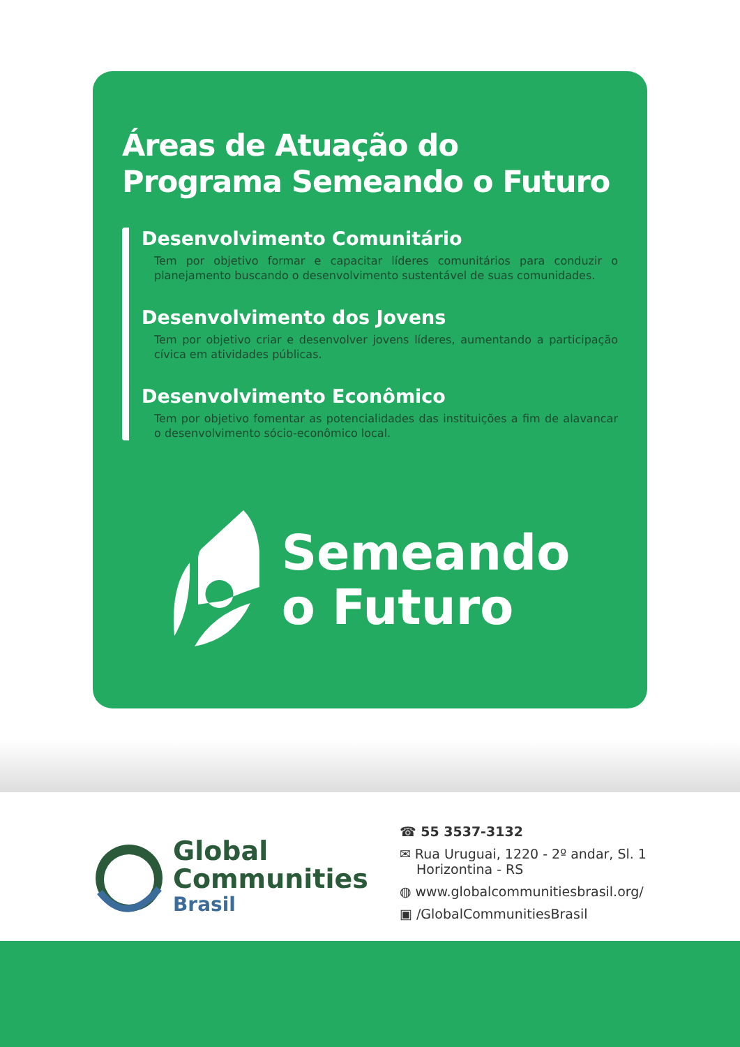Áreas de Atuação do
Programa Semeando o Futuro
Desenvolvimento Comunitário
Tem por objetivo formar e capacitar líderes comunitários para conduzir o planejamento buscando o desenvolvimento sustentável de suas comunidades.
Desenvolvimento dos Jovens
Tem por objetivo criar e desenvolver jovens líderes, aumentando a participação cívica em atividades públicas.
Desenvolvimento Econômico
Tem por objetivo fomentar as potencialidades das instituições a fim de alavancar o desenvolvimento sócio-econômico local.
Semeando
o Futuro
Global
Communities
Brasil
☎ 55 3537-3132
✉ Rua Uruguai, 1220 - 2º andar, Sl. 1
Horizontina - RS
◍ www.globalcommunitiesbrasil.org/
▣ /GlobalCommunitiesBrasil